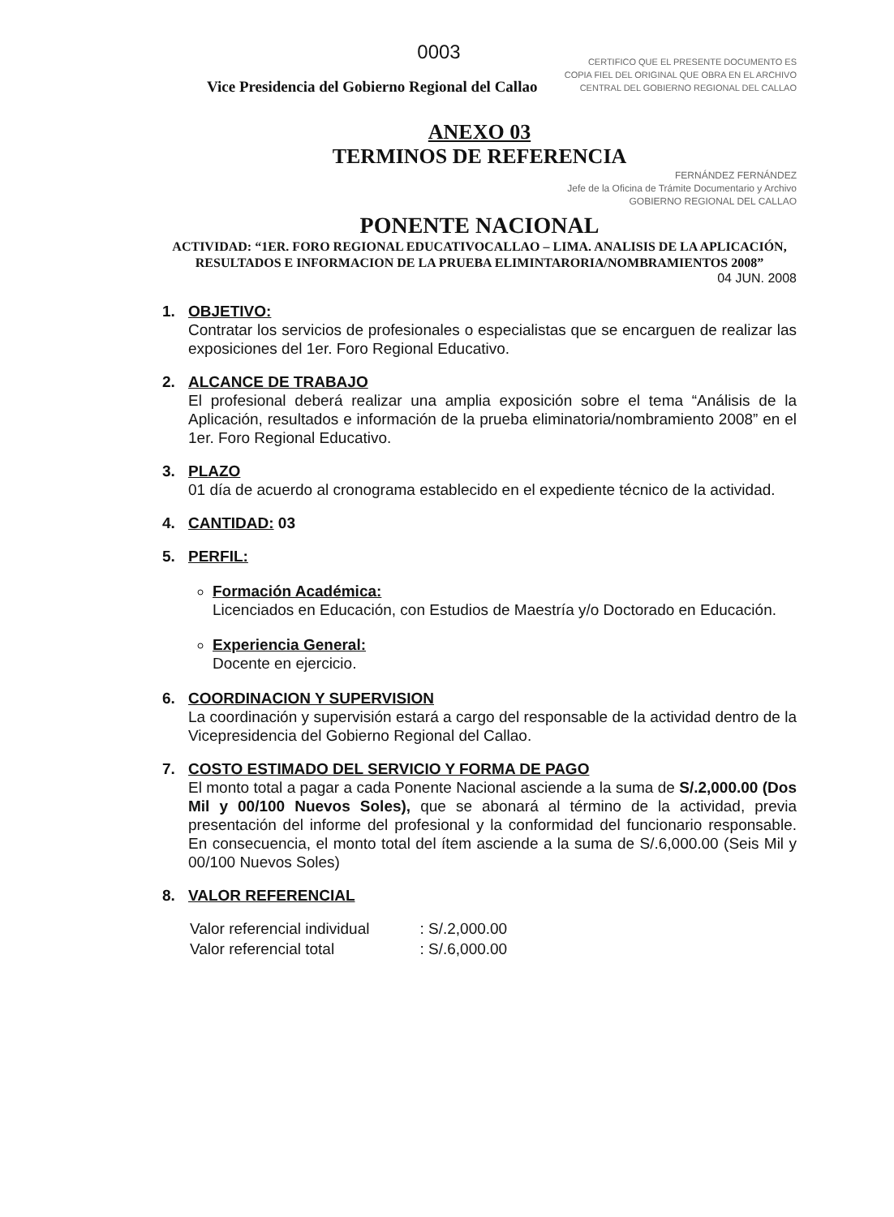0003
CERTIFICO QUE EL PRESENTE DOCUMENTO ES
COPIA FIEL DEL ORIGINAL QUE OBRA EN EL ARCHIVO
CENTRAL DEL GOBIERNO REGIONAL DEL CALLAO
Vice Presidencia del Gobierno Regional del Callao
ANEXO 03
TERMINOS DE REFERENCIA
FERNÁNDEZ FERNÁNDEZ
Jefe de la Oficina de Trámite Documentario y Archivo
GOBIERNO REGIONAL DEL CALLAO
PONENTE NACIONAL
ACTIVIDAD: “1ER. FORO REGIONAL EDUCATIVOCALLAO – LIMA. ANALISIS DE LA APLICACIÓN, RESULTADOS E INFORMACION DE LA PRUEBA ELIMINTARORIA/NOMBRAMIENTOS 2008”
04 JUN. 2008
1. OBJETIVO:
Contratar los servicios de profesionales o especialistas que se encarguen de realizar las exposiciones del 1er. Foro Regional Educativo.
2. ALCANCE DE TRABAJO
El profesional deberá realizar una amplia exposición sobre el tema “Análisis de la Aplicación, resultados e información de la prueba eliminatoria/nombramiento 2008” en el 1er. Foro Regional Educativo.
3. PLAZO
01 día de acuerdo al cronograma establecido en el expediente técnico de la actividad.
4. CANTIDAD:
03
5. PERFIL:
Formación Académica:
Licenciados en Educación, con Estudios de Maestría y/o Doctorado en Educación.
Experiencia General:
Docente en ejercicio.
6. COORDINACION Y SUPERVISION
La coordinación y supervisión estará a cargo del responsable de la actividad dentro de la Vicepresidencia del Gobierno Regional del Callao.
7.
COSTO ESTIMADO DEL SERVICIO Y FORMA DE PAGO
El monto total a pagar a cada Ponente Nacional asciende a la suma de S/.2,000.00 (Dos Mil y 00/100 Nuevos Soles), que se abonará al término de la actividad, previa presentación del informe del profesional y la conformidad del funcionario responsable. En consecuencia, el monto total del ítem asciende a la suma de S/.6,000.00 (Seis Mil y 00/100 Nuevos Soles)
8. VALOR REFERENCIAL
| Valor referencial individual | : S/.2,000.00 |
| Valor referencial total | : S/.6,000.00 |